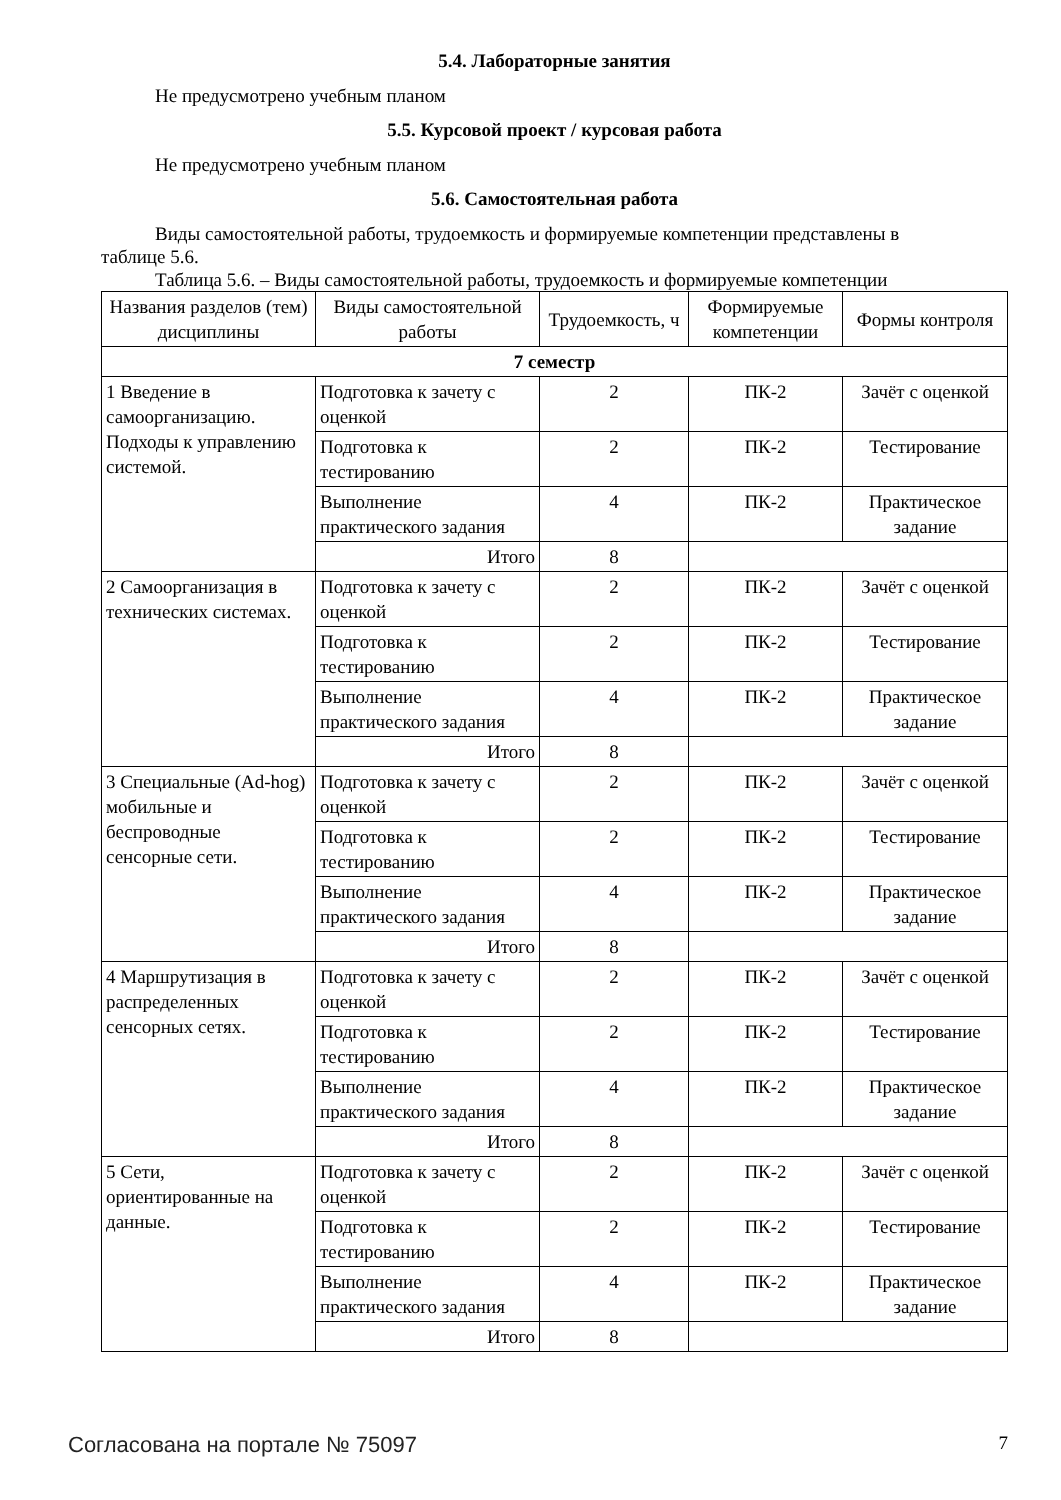5.4. Лабораторные занятия
Не предусмотрено учебным планом
5.5. Курсовой проект / курсовая работа
Не предусмотрено учебным планом
5.6. Самостоятельная работа
Виды самостоятельной работы, трудоемкость и формируемые компетенции представлены в
таблице 5.6.
Таблица 5.6. – Виды самостоятельной работы, трудоемкость и формируемые компетенции
| Названия разделов (тем) дисциплины | Виды самостоятельной работы | Трудоемкость, ч | Формируемые компетенции | Формы контроля |
| --- | --- | --- | --- | --- |
| 7 семестр | | | | |
| 1 Введение в самоорганизацию. Подходы к управлению системой. | Подготовка к зачету с оценкой | 2 | ПК-2 | Зачёт с оценкой |
| | Подготовка к тестированию | 2 | ПК-2 | Тестирование |
| | Выполнение практического задания | 4 | ПК-2 | Практическое задание |
| | Итого | 8 | | |
| 2 Самоорганизация в технических системах. | Подготовка к зачету с оценкой | 2 | ПК-2 | Зачёт с оценкой |
| | Подготовка к тестированию | 2 | ПК-2 | Тестирование |
| | Выполнение практического задания | 4 | ПК-2 | Практическое задание |
| | Итого | 8 | | |
| 3 Специальные (Ad-hog) мобильные и беспроводные сенсорные сети. | Подготовка к зачету с оценкой | 2 | ПК-2 | Зачёт с оценкой |
| | Подготовка к тестированию | 2 | ПК-2 | Тестирование |
| | Выполнение практического задания | 4 | ПК-2 | Практическое задание |
| | Итого | 8 | | |
| 4 Маршрутизация в распределенных сенсорных сетях. | Подготовка к зачету с оценкой | 2 | ПК-2 | Зачёт с оценкой |
| | Подготовка к тестированию | 2 | ПК-2 | Тестирование |
| | Выполнение практического задания | 4 | ПК-2 | Практическое задание |
| | Итого | 8 | | |
| 5 Сети, ориентированные на данные. | Подготовка к зачету с оценкой | 2 | ПК-2 | Зачёт с оценкой |
| | Подготовка к тестированию | 2 | ПК-2 | Тестирование |
| | Выполнение практического задания | 4 | ПК-2 | Практическое задание |
| | Итого | 8 | | |
Согласована на портале № 75097 7